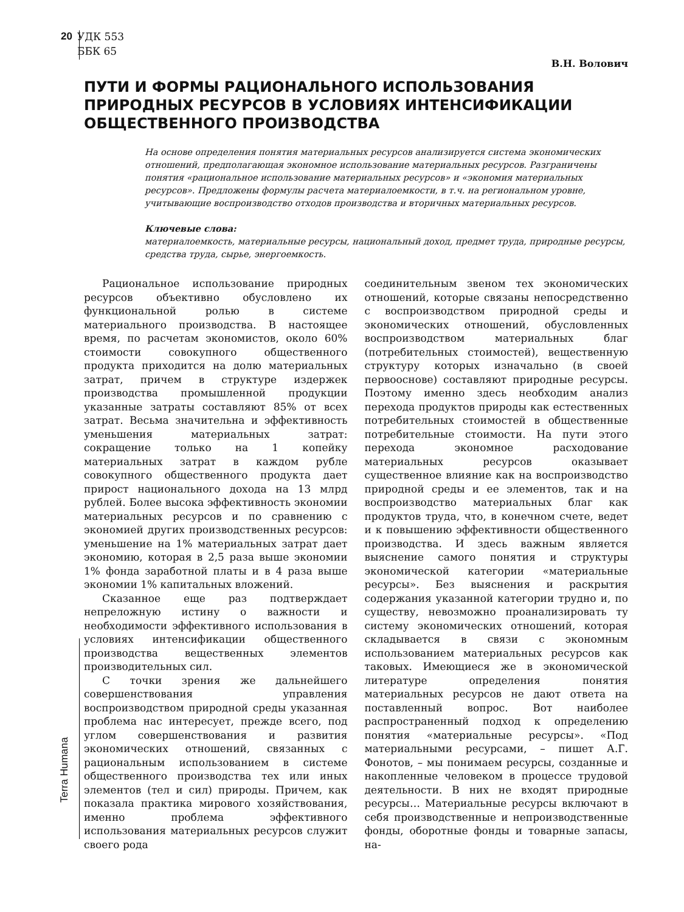20 УДК 553
ББК 65
Terra Humana
В.Н. Волович
ПУТИ И ФОРМЫ РАЦИОНАЛЬНОГО ИСПОЛЬЗОВАНИЯ ПРИРОДНЫХ РЕСУРСОВ В УСЛОВИЯХ ИНТЕНСИФИКАЦИИ ОБЩЕСТВЕННОГО ПРОИЗВОДСТВА
На основе определения понятия материальных ресурсов анализируется система экономических отношений, предполагающая экономное использование материальных ресурсов. Разграничены понятия «рациональное использование материальных ресурсов» и «экономия материальных ресурсов». Предложены формулы расчета материалоемкости, в т.ч. на региональном уровне, учитывающие воспроизводство отходов производства и вторичных материальных ресурсов.
Ключевые слова:
материалоемкость, материальные ресурсы, национальный доход, предмет труда, природные ресурсы, средства труда, сырье, энергоемкость.
Рациональное использование природных ресурсов объективно обусловлено их функциональной ролью в системе материального производства. В настоящее время, по расчетам экономистов, около 60% стоимости совокупного общественного продукта приходится на долю материальных затрат, причем в структуре издержек производства промышленной продукции указанные затраты составляют 85% от всех затрат. Весьма значительна и эффективность уменьшения материальных затрат: сокращение только на 1 копейку материальных затрат в каждом рубле совокупного общественного продукта дает прирост национального дохода на 13 млрд рублей. Более высока эффективность экономии материальных ресурсов и по сравнению с экономией других производственных ресурсов: уменьшение на 1% материальных затрат дает экономию, которая в 2,5 раза выше экономии 1% фонда заработной платы и в 4 раза выше экономии 1% капитальных вложений.
Сказанное еще раз подтверждает непреложную истину о важности и необходимости эффективного использования в условиях интенсификации общественного производства вещественных элементов производительных сил.
С точки зрения же дальнейшего совершенствования управления воспроизводством природной среды указанная проблема нас интересует, прежде всего, под углом совершенствования и развития экономических отношений, связанных с рациональным использованием в системе общественного производства тех или иных элементов (тел и сил) природы. Причем, как показала практика мирового хозяйствования, именно проблема эффективного использования материальных ресурсов служит своего рода
соединительным звеном тех экономических отношений, которые связаны непосредственно с воспроизводством природной среды и экономических отношений, обусловленных воспроизводством материальных благ (потребительных стоимостей), вещественную структуру которых изначально (в своей первооснове) составляют природные ресурсы. Поэтому именно здесь необходим анализ перехода продуктов природы как естественных потребительных стоимостей в общественные потребительные стоимости. На пути этого перехода экономное расходование материальных ресурсов оказывает существенное влияние как на воспроизводство природной среды и ее элементов, так и на воспроизводство материальных благ как продуктов труда, что, в конечном счете, ведет и к повышению эффективности общественного производства. И здесь важным является выяснение самого понятия и структуры экономической категории «материальные ресурсы». Без выяснения и раскрытия содержания указанной категории трудно и, по существу, невозможно проанализировать ту систему экономических отношений, которая складывается в связи с экономным использованием материальных ресурсов как таковых. Имеющиеся же в экономической литературе определения понятия материальных ресурсов не дают ответа на поставленный вопрос. Вот наиболее распространенный подход к определению понятия «материальные ресурсы». «Под материальными ресурсами, – пишет А.Г. Фонотов, – мы понимаем ресурсы, созданные и накопленные человеком в процессе трудовой деятельности. В них не входят природные ресурсы… Материальные ресурсы включают в себя производственные и непроизводственные фонды, оборотные фонды и товарные запасы, на-